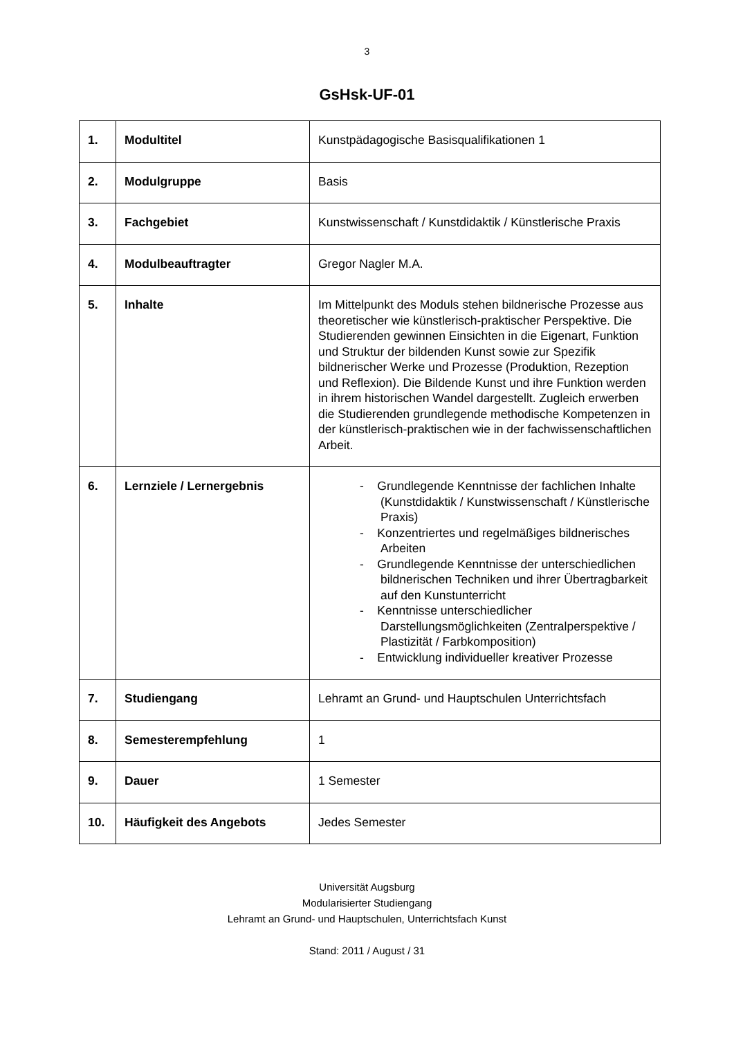3
GsHsk-UF-01
| 1. | Modultitel | Kunstpädagogische Basisqualifikationen 1 |
| 2. | Modulgruppe | Basis |
| 3. | Fachgebiet | Kunstwissenschaft / Kunstdidaktik / Künstlerische Praxis |
| 4. | Modulbeauftragter | Gregor Nagler M.A. |
| 5. | Inhalte | Im Mittelpunkt des Moduls stehen bildnerische Prozesse aus theoretischer wie künstlerisch-praktischer Perspektive. Die Studierenden gewinnen Einsichten in die Eigenart, Funktion und Struktur der bildenden Kunst sowie zur Spezifik bildnerischer Werke und Prozesse (Produktion, Rezeption und Reflexion). Die Bildende Kunst und ihre Funktion werden in ihrem historischen Wandel dargestellt. Zugleich erwerben die Studierenden grundlegende methodische Kompetenzen in der künstlerisch-praktischen wie in der fachwissenschaftlichen Arbeit. |
| 6. | Lernziele / Lernergebnis | - Grundlegende Kenntnisse der fachlichen Inhalte (Kunstdidaktik / Kunstwissenschaft / Künstlerische Praxis) - Konzentriertes und regelmäßiges bildnerisches Arbeiten - Grundlegende Kenntnisse der unterschiedlichen bildnerischen Techniken und ihrer Übertragbarkeit auf den Kunstunterricht - Kenntnisse unterschiedlicher Darstellungsmöglichkeiten (Zentralperspektive / Plastizität / Farbkomposition) - Entwicklung individueller kreativer Prozesse |
| 7. | Studiengang | Lehramt an Grund- und Hauptschulen Unterrichtsfach |
| 8. | Semesterempfehlung | 1 |
| 9. | Dauer | 1 Semester |
| 10. | Häufigkeit des Angebots | Jedes Semester |
Universität Augsburg
Modularisierter Studiengang
Lehramt an Grund- und Hauptschulen, Unterrichtsfach Kunst
Stand: 2011 / August / 31